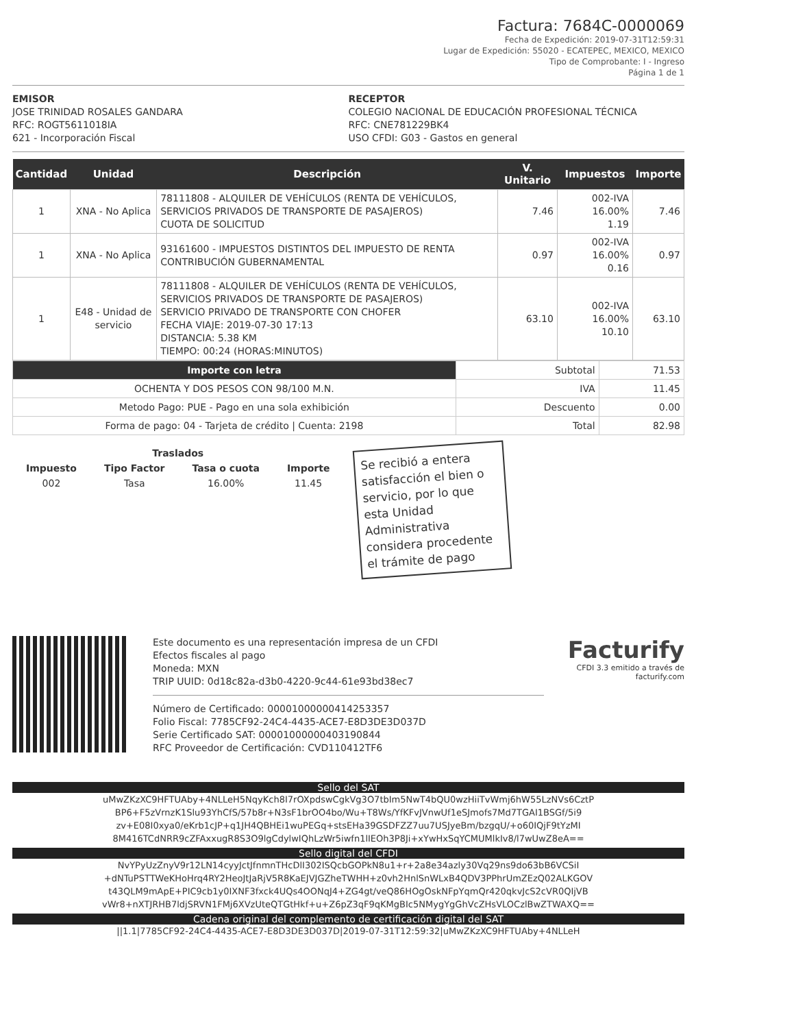Factura: 7684C-0000069
Fecha de Expedición: 2019-07-31T12:59:31
Lugar de Expedición: 55020 - ECATEPEC, MEXICO, MEXICO
Tipo de Comprobante: I - Ingreso
Página 1 de 1
EMISOR
JOSE TRINIDAD ROSALES GANDARA
RFC: ROGT5611018IA
621 - Incorporación Fiscal
RECEPTOR
COLEGIO NACIONAL DE EDUCACIÓN PROFESIONAL TÉCNICA
RFC: CNE781229BK4
USO CFDI: G03 - Gastos en general
| Cantidad | Unidad | Descripción | V. Unitario | Impuestos | Importe |
| --- | --- | --- | --- | --- | --- |
| 1 | XNA - No Aplica | 78111808 - ALQUILER DE VEHÍCULOS (RENTA DE VEHÍCULOS, SERVICIOS PRIVADOS DE TRANSPORTE DE PASAJEROS) CUOTA DE SOLICITUD | 7.46 | 002-IVA 16.00% 1.19 | 7.46 |
| 1 | XNA - No Aplica | 93161600 - IMPUESTOS DISTINTOS DEL IMPUESTO DE RENTA CONTRIBUCIÓN GUBERNAMENTAL | 0.97 | 002-IVA 16.00% 0.16 | 0.97 |
| 1 | E48 - Unidad de servicio | 78111808 - ALQUILER DE VEHÍCULOS (RENTA DE VEHÍCULOS, SERVICIOS PRIVADOS DE TRANSPORTE DE PASAJEROS) SERVICIO PRIVADO DE TRANSPORTE CON CHOFER FECHA VIAJE: 2019-07-30 17:13 DISTANCIA: 5.38 KM TIEMPO: 00:24 (HORAS:MINUTOS) | 63.10 | 002-IVA 16.00% 10.10 | 63.10 |
| Importe con letra | Subtotal | 71.53 |
| OCHENTA Y DOS PESOS CON 98/100 M.N. | IVA | 11.45 |
| Metodo Pago: PUE - Pago en una sola exhibición | Descuento | 0.00 |
| Forma de pago: 04 - Tarjeta de crédito / Cuenta: 2198 | Total | 82.98 |
| Traslados | | | |
| --- | --- | --- | --- |
| Impuesto | Tipo Factor | Tasa o cuota | Importe |
| 002 | Tasa | 16.00% | 11.45 |
Se recibió a entera satisfacción el bien o servicio, por lo que esta Unidad Administrativa considera procedente el trámite de pago
Este documento es una representación impresa de un CFDI
Efectos fiscales al pago
Moneda: MXN
TRIP UUID: 0d18c82a-d3b0-4220-9c44-61e93bd38ec7
Número de Certificado: 00001000000414253357
Folio Fiscal: 7785CF92-24C4-4435-ACE7-E8D3DE3D037D
Serie Certificado SAT: 00001000000403190844
RFC Proveedor de Certificación: CVD110412TF6
Facturify
CFDI 3.3 emitido a través de
facturify.com
Sello del SAT
uMwZKzXC9HFTUAby+4NLLeH5NqyKch8I7rOXpdswCgkVg3O7tbIm5NwT4bQU0wzHiiTvWmj6hW55LzNVs6CztP BP6+F5zVrnzK1Slu93YhCfS/57b8r+N3sF1brOO4bo/Wu+T8Ws/YfKFvJVnwUf1eSJmofs7Md7TGAI1BSGf/5i9 zv+E08I0xya0/eKrb1cJP+q1JH4QBHEi1wuPEGq+stsEHa39GSDFZZ7uu7USJyeBm/bzgqU/+o60IQjF9tYzMI 8M416TCdNRR9cZFAxxugR8S3O9lgCdylwIQhLzWr5iwfn1lIEOh3P8Ji+xYwHxSqYCMUMlkIv8/l7wUwZ8eA==
Sello digital del CFDI
NvYPyUzZnyV9r12LN14cyyJctJfnmnTHcDlI302ISQcbGOPkN8u1+r+2a8e34azly30Vq29ns9do63bB6VCSiI +dNTuPSTTWeKHoHrq4RY2HeoJtJaRjV5R8KaEJVJGZheTWHH+z0vh2HnlSnWLxB4QDV3PPhrUmZEzQ02ALKGOV t43QLM9mApE+PIC9cb1y0IXNF3fxck4UQs4OONqJ4+ZG4gt/veQ86HOgOskNFpYqmQr420qkvJcS2cVR0QIjVB vWr8+nXTJRHB7ldjSRVN1FMj6XVzUteQTGtHkf+u+Z6pZ3qF9qKMgBIc5NMygYgGhVcZHsVLOCzlBwZTWAXQ==
Cadena original del complemento de certificación digital del SAT
||1.1|7785CF92-24C4-4435-ACE7-E8D3DE3D037D|2019-07-31T12:59:32|uMwZKzXC9HFTUAby+4NLLeH